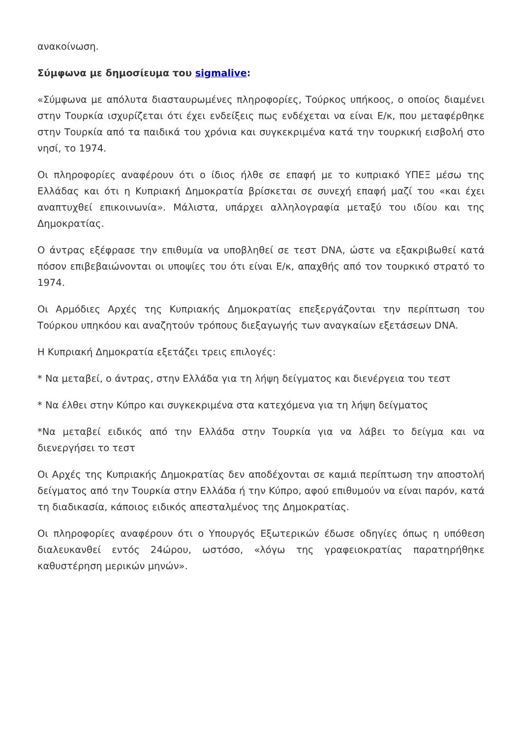ανακοίνωση.
Σύμφωνα με δημοσίευμα του sigmalive:
«Σύμφωνα με απόλυτα διασταυρωμένες πληροφορίες, Τούρκος υπήκοος, ο οποίος διαμένει στην Τουρκία ισχυρίζεται ότι έχει ενδείξεις πως ενδέχεται να είναι Ε/κ, που μεταφέρθηκε στην Τουρκία από τα παιδικά του χρόνια και συγκεκριμένα κατά την τουρκική εισβολή στο νησί, το 1974.
Οι πληροφορίες αναφέρουν ότι ο ίδιος ήλθε σε επαφή με το κυπριακό ΥΠΕΞ μέσω της Ελλάδας και ότι η Κυπριακή Δημοκρατία βρίσκεται σε συνεχή επαφή μαζί του «και έχει αναπτυχθεί επικοινωνία». Μάλιστα, υπάρχει αλληλογραφία μεταξύ του ιδίου και της Δημοκρατίας.
Ο άντρας εξέφρασε την επιθυμία να υποβληθεί σε τεστ DNA, ώστε να εξακριβωθεί κατά πόσον επιβεβαιώνονται οι υποψίες του ότι είναι Ε/κ, απαχθής από τον τουρκικό στρατό το 1974.
Οι Αρμόδιες Αρχές της Κυπριακής Δημοκρατίας επεξεργάζονται την περίπτωση του Τούρκου υπηκόου και αναζητούν τρόπους διεξαγωγής των αναγκαίων εξετάσεων DNA.
Η Κυπριακή Δημοκρατία εξετάζει τρεις επιλογές:
* Να μεταβεί, ο άντρας, στην Ελλάδα για τη λήψη δείγματος και διενέργεια του τεστ
* Να έλθει στην Κύπρο και συγκεκριμένα στα κατεχόμενα για τη λήψη δείγματος
*Να μεταβεί ειδικός από την Ελλάδα στην Τουρκία για να λάβει το δείγμα και να διενεργήσει το τεστ
Οι Αρχές της Κυπριακής Δημοκρατίας δεν αποδέχονται σε καμιά περίπτωση την αποστολή δείγματος από την Τουρκία στην Ελλάδα ή την Κύπρο, αφού επιθυμούν να είναι παρόν, κατά τη διαδικασία, κάποιος ειδικός απεσταλμένος της Δημοκρατίας.
Οι πληροφορίες αναφέρουν ότι ο Υπουργός Εξωτερικών έδωσε οδηγίες όπως η υπόθεση διαλευκανθεί εντός 24ώρου, ωστόσο, «λόγω της γραφειοκρατίας παρατηρήθηκε καθυστέρηση μερικών μηνών».